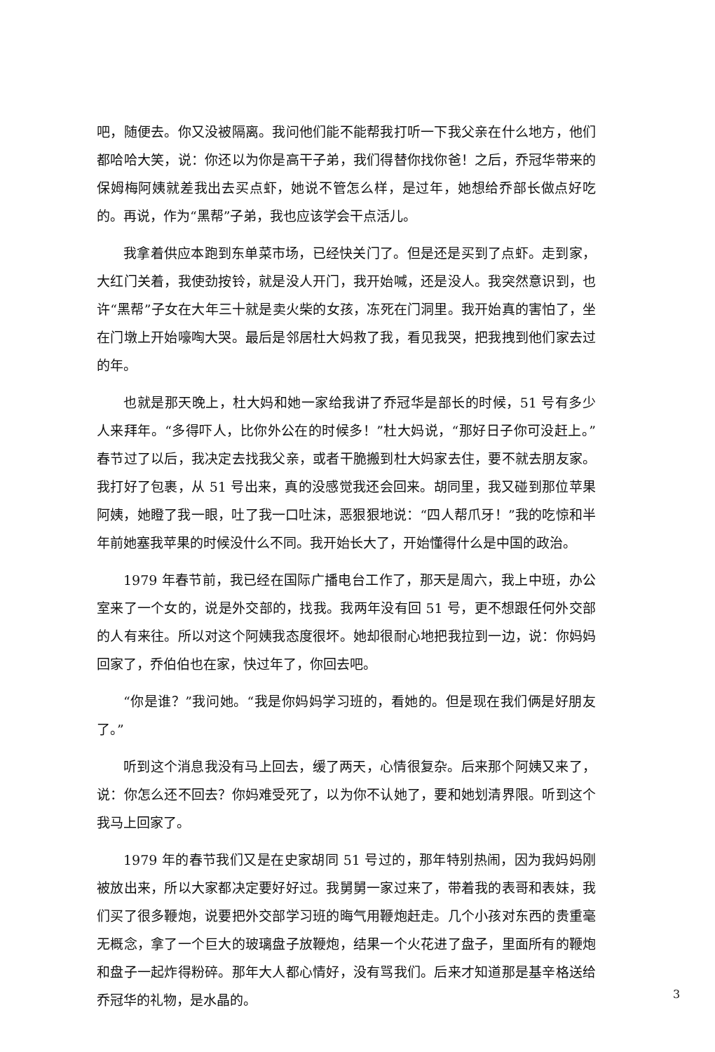吧，随便去。你又没被隔离。我问他们能不能帮我打听一下我父亲在什么地方，他们都哈哈大笑，说：你还以为你是高干子弟，我们得替你找你爸！之后，乔冠华带来的保姆梅阿姨就差我出去买点虾，她说不管怎么样，是过年，她想给乔部长做点好吃的。再说，作为“黑帮”子弟，我也应该学会干点活儿。
我拿着供应本跑到东单菜市场，已经快关门了。但是还是买到了点虾。走到家，大红门关着，我使劲按铃，就是没人开门，我开始喊，还是没人。我突然意识到，也许“黑帮”子女在大年三十就是卖火柴的女孩，冻死在门洞里。我开始真的害怕了，坐在门墩上开始嚎啕大哭。最后是邻居杜大妈救了我，看见我哭，把我拽到他们家去过的年。
也就是那天晚上，杜大妈和她一家给我讲了乔冠华是部长的时候，51 号有多少人来拜年。“多得吓人，比你外公在的时候多！”杜大妈说，“那好日子你可没赶上。”春节过了以后，我决定去找我父亲，或者干脆搬到杜大妈家去住，要不就去朋友家。我打好了包裹，从 51 号出来，真的没感觉我还会回来。胡同里，我又碰到那位苹果阿姨，她瞪了我一眼，吐了我一口吐沫，恶狠狠地说：“四人帮爪牙！”我的吃惊和半年前她塞我苹果的时候没什么不同。我开始长大了，开始懂得什么是中国的政治。
1979 年春节前，我已经在国际广播电台工作了，那天是周六，我上中班，办公室来了一个女的，说是外交部的，找我。我两年没有回 51 号，更不想跟任何外交部的人有来往。所以对这个阿姨我态度很坏。她却很耐心地把我拉到一边，说：你妈妈回家了，乔伯伯也在家，快过年了，你回去吧。
“你是谁？”我问她。“我是你妈妈学习班的，看她的。但是现在我们俩是好朋友了。”
听到这个消息我没有马上回去，缓了两天，心情很复杂。后来那个阿姨又来了，说：你怎么还不回去？你妈难受死了，以为你不认她了，要和她划清界限。听到这个我马上回家了。
1979 年的春节我们又是在史家胡同 51 号过的，那年特别热闹，因为我妈妈刚被放出来，所以大家都决定要好好过。我舅舅一家过来了，带着我的表哥和表妹，我们买了很多鞭炮，说要把外交部学习班的晦气用鞭炮赶走。几个小孩对东西的贵重毫无概念，拿了一个巨大的玻璃盘子放鞭炮，结果一个火花进了盘子，里面所有的鞭炮和盘子一起炸得粉碎。那年大人都心情好，没有骂我们。后来才知道那是基辛格送给乔冠华的礼物，是水晶的。
3